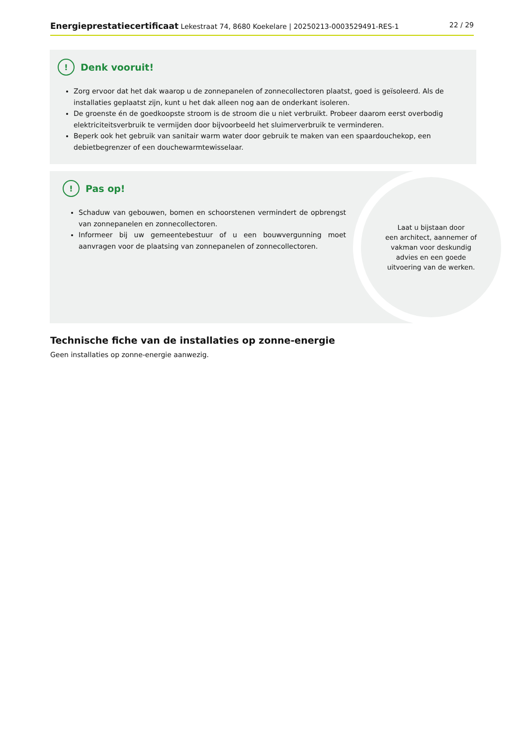Energieprestatiecertificaat Lekestraat 74, 8680 Koekelare | 20250213-0003529491-RES-1 22 / 29
! Denk vooruit!
Zorg ervoor dat het dak waarop u de zonnepanelen of zonnecollectoren plaatst, goed is geïsoleerd. Als de installaties geplaatst zijn, kunt u het dak alleen nog aan de onderkant isoleren.
De groenste én de goedkoopste stroom is de stroom die u niet verbruikt. Probeer daarom eerst overbodig elektriciteitsverbruik te vermijden door bijvoorbeeld het sluimerverbruik te verminderen.
Beperk ook het gebruik van sanitair warm water door gebruik te maken van een spaardouchekop, een debietbegrenzer of een douchewarmtewisselaar.
! Pas op!
Schaduw van gebouwen, bomen en schoorstenen vermindert de opbrengst van zonnepanelen en zonnecollectoren.
Informeer bij uw gemeentebestuur of u een bouwvergunning moet aanvragen voor de plaatsing van zonnepanelen of zonnecollectoren.
Laat u bijstaan door
een architect, aannemer of
vakman voor deskundig
advies en een goede
uitvoering van de werken.
Technische fiche van de installaties op zonne-energie
Geen installaties op zonne-energie aanwezig.